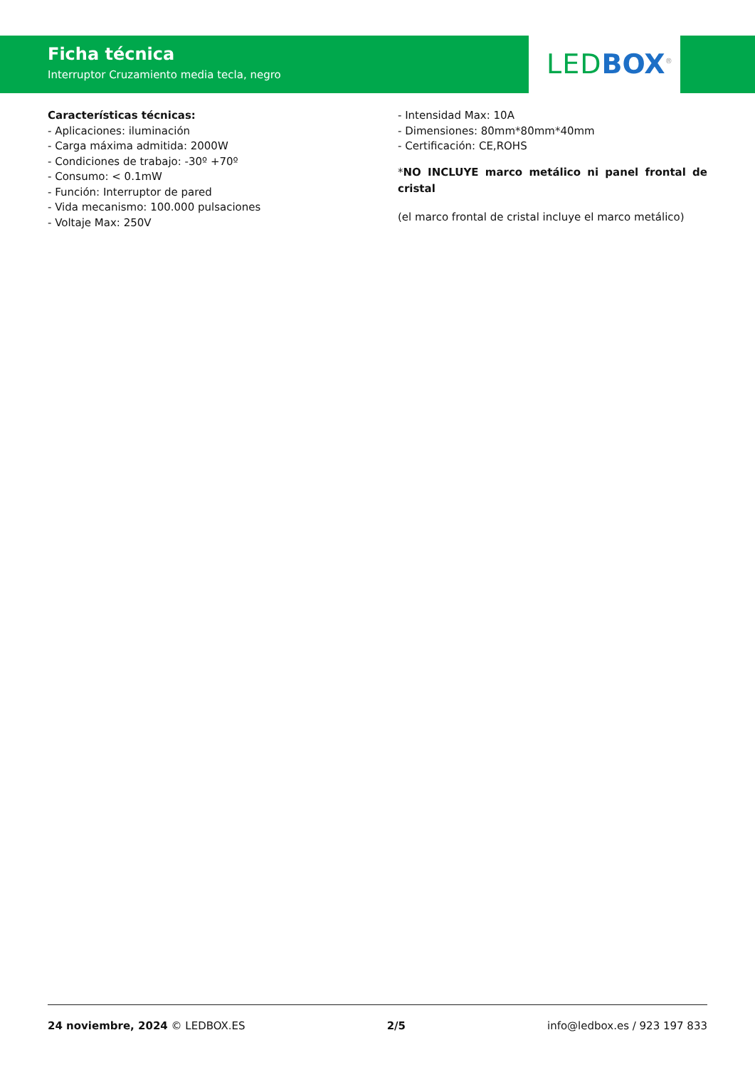Ficha técnica
Interruptor Cruzamiento media tecla, negro
LED BOX<sup>®</sup>
Características técnicas:
- Aplicaciones: iluminación
- Carga máxima admitida: 2000W
- Condiciones de trabajo: -30º +70º
- Consumo: < 0.1mW
- Función: Interruptor de pared
- Vida mecanismo: 100.000 pulsaciones
- Voltaje Max: 250V
- Intensidad Max: 10A
- Dimensiones: 80mm*80mm*40mm
- Certificación: CE,ROHS
*NO INCLUYE marco metálico ni panel frontal de cristal
(el marco frontal de cristal incluye el marco metálico)
24 noviembre, 2024 © LEDBOX.ES 2/5 info@ledbox.es / 923 197 833